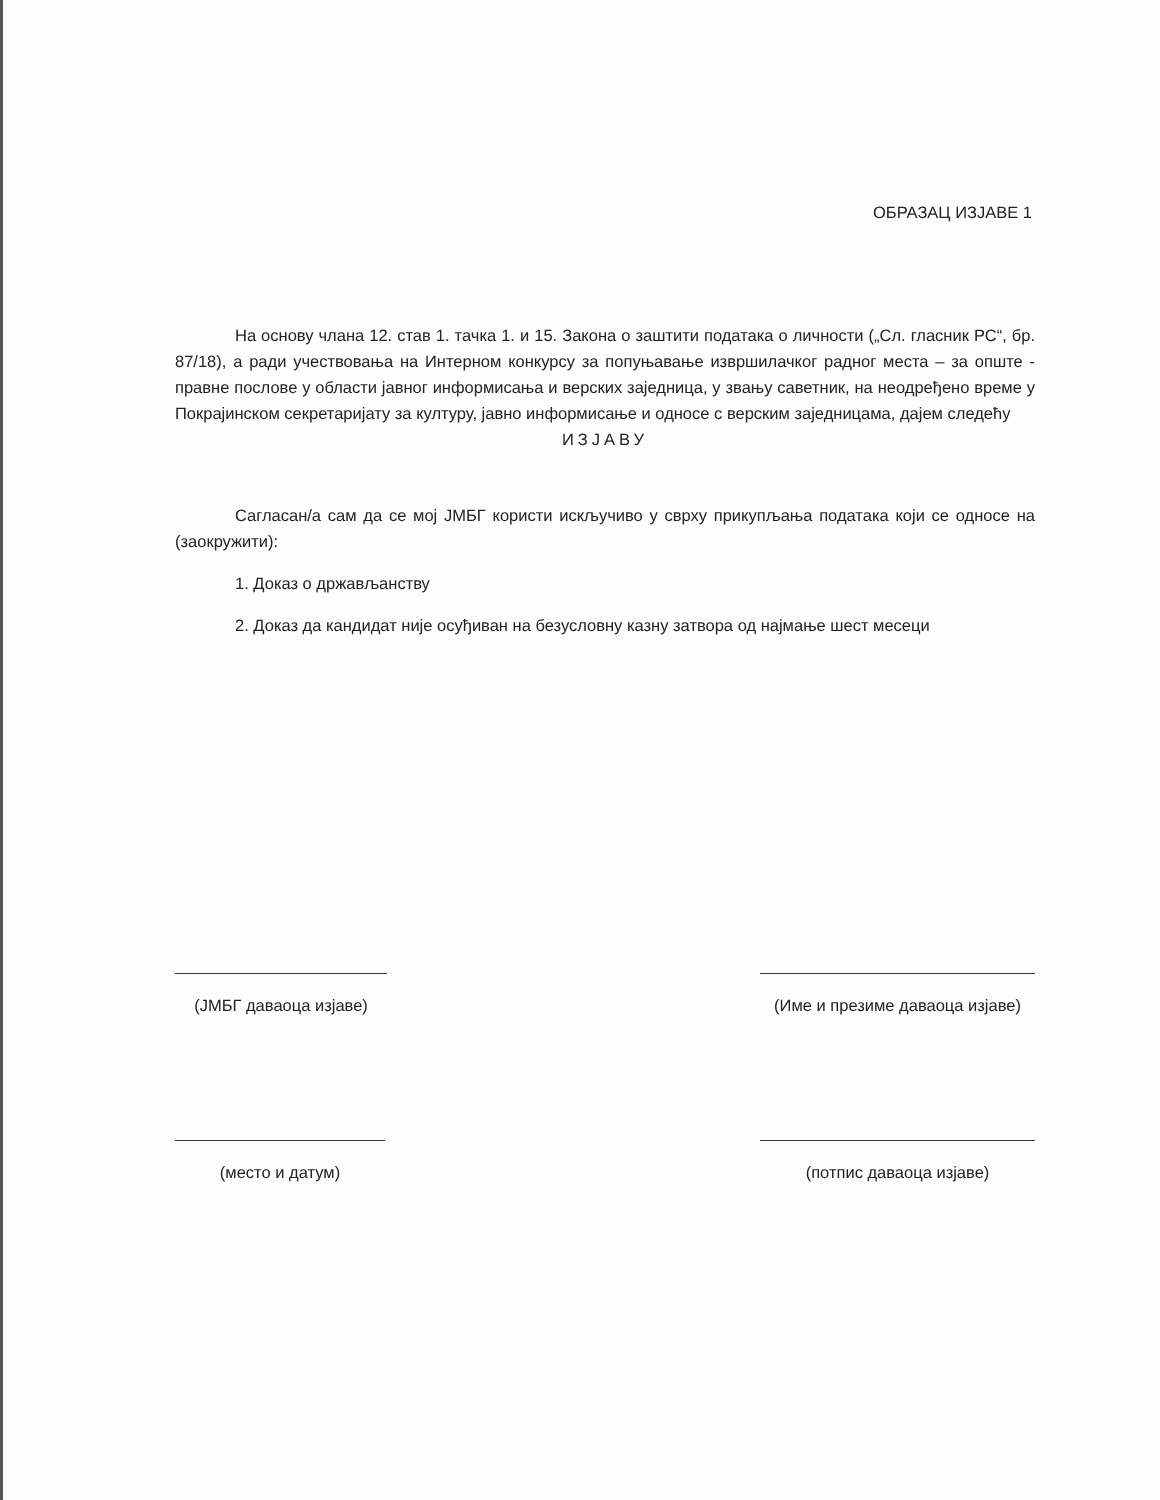ОБРАЗАЦ ИЗЈАВЕ 1
На основу члана 12. став 1. тачка 1. и 15. Закона о заштити података о личности („Сл. гласник РС“, бр. 87/18), а ради учествовања на Интерном конкурсу за попуњавање извршилачког радног места – за опште - правне послове у области јавног информисања и верских заједница, у звању саветник, на неодређено време у Покрајинском секретаријату за културу, јавно информисање и односе с верским заједницама, дајем следећу
ИЗЈАВУ
Сагласан/а сам да се мој ЈМБГ користи искључиво у сврху прикупљања података који се односе на (заокружити):
1. Доказ о држављанству
2. Доказ да кандидат није осуђиван на безусловну казну затвора од најмање шест месеци
(ЈМБГ даваоца изјаве) (Име и презиме даваоца изјаве)
(место и датум) (потпис даваоца изјаве)